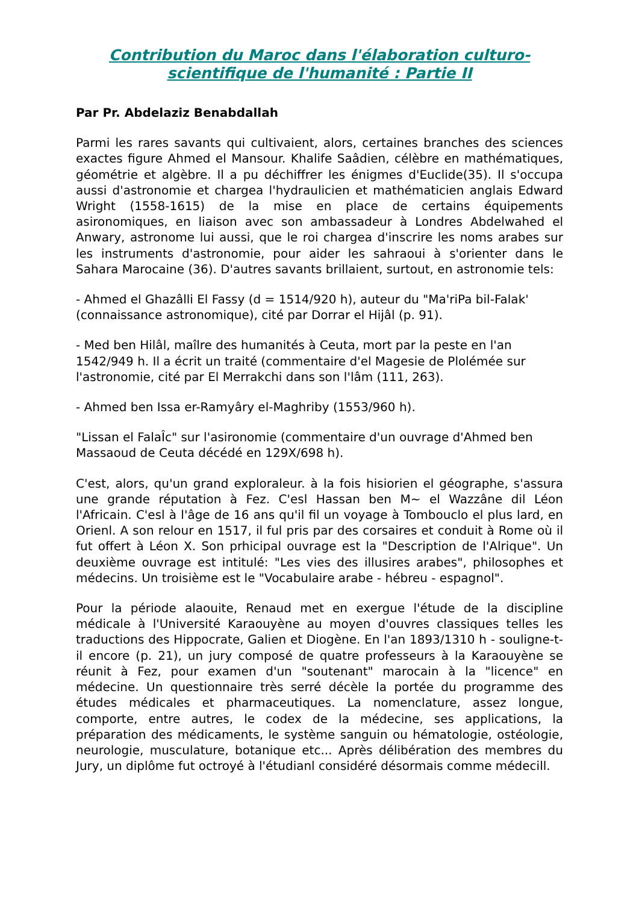Contribution du Maroc dans l'élaboration culturo-scientifique de l'humanité : Partie II
Par Pr. Abdelaziz Benabdallah
Parmi les rares savants qui cultivaient, alors, certaines branches des sciences exactes figure Ahmed el Mansour. Khalife Saâdien, célèbre en mathématiques, géométrie et algèbre. Il a pu déchiffrer les énigmes d'Euclide(35). Il s'occupa aussi d'astronomie et chargea l'hydraulicien et mathématicien anglais Edward Wright (1558-1615) de la mise en place de certains équipements asironomiques, en liaison avec son ambassadeur à Londres Abdelwahed el Anwary, astronome lui aussi, que le roi chargea d'inscrire les noms arabes sur les instruments d'astronomie, pour aider les sahraoui à s'orienter dans le Sahara Marocaine (36). D'autres savants brillaient, surtout, en astronomie tels:
- Ahmed el Ghazâlli El Fassy (d = 1514/920 h), auteur du "Ma'riPa bil-Falak' (connaissance astronomique), cité par Dorrar el Hijâl (p. 91).
- Med ben Hilâl, maîlre des humanités à Ceuta, mort par la peste en l'an 1542/949 h. Il a écrit un traité (commentaire d'el Magesie de Plolémée sur l'astronomie, cité par El Merrakchi dans son l'lâm (111, 263).
- Ahmed ben Issa er-Ramyâry el-Maghriby (1553/960 h).
"Lissan el FalaÎc" sur l'asironomie (commentaire d'un ouvrage d'Ahmed ben Massaoud de Ceuta décédé en 129X/698 h).
C'est, alors, qu'un grand exploraleur. à la fois hisiorien el géographe, s'assura une grande réputation à Fez. C'esl Hassan ben M~ el Wazzâne dil Léon l'Africain. C'esl à l'âge de 16 ans qu'il fil un voyage à Tombouclo el plus lard, en Orienl. A son relour en 1517, il ful pris par des corsaires et conduit à Rome où il fut offert à Léon X. Son prhicipal ouvrage est la "Description de l'Alrique". Un deuxième ouvrage est intitulé: "Les vies des illusires arabes", philosophes et médecins. Un troisième est le "Vocabulaire arabe - hébreu - espagnol".
Pour la période alaouite, Renaud met en exergue l'étude de la discipline médicale à l'Université Karaouyène au moyen d'ouvres classiques telles les traductions des Hippocrate, Galien et Diogène. En l'an 1893/1310 h - souligne-t-il encore (p. 21), un jury composé de quatre professeurs à la Karaouyène se réunit à Fez, pour examen d'un "soutenant" marocain à la "licence" en médecine. Un questionnaire très serré décèle la portée du programme des études médicales et pharmaceutiques. La nomenclature, assez longue, comporte, entre autres, le codex de la médecine, ses applications, la préparation des médicaments, le système sanguin ou hématologie, ostéologie, neurologie, musculature, botanique etc... Après délibération des membres du Jury, un diplôme fut octroyé à l'étudianl considéré désormais comme médecill.